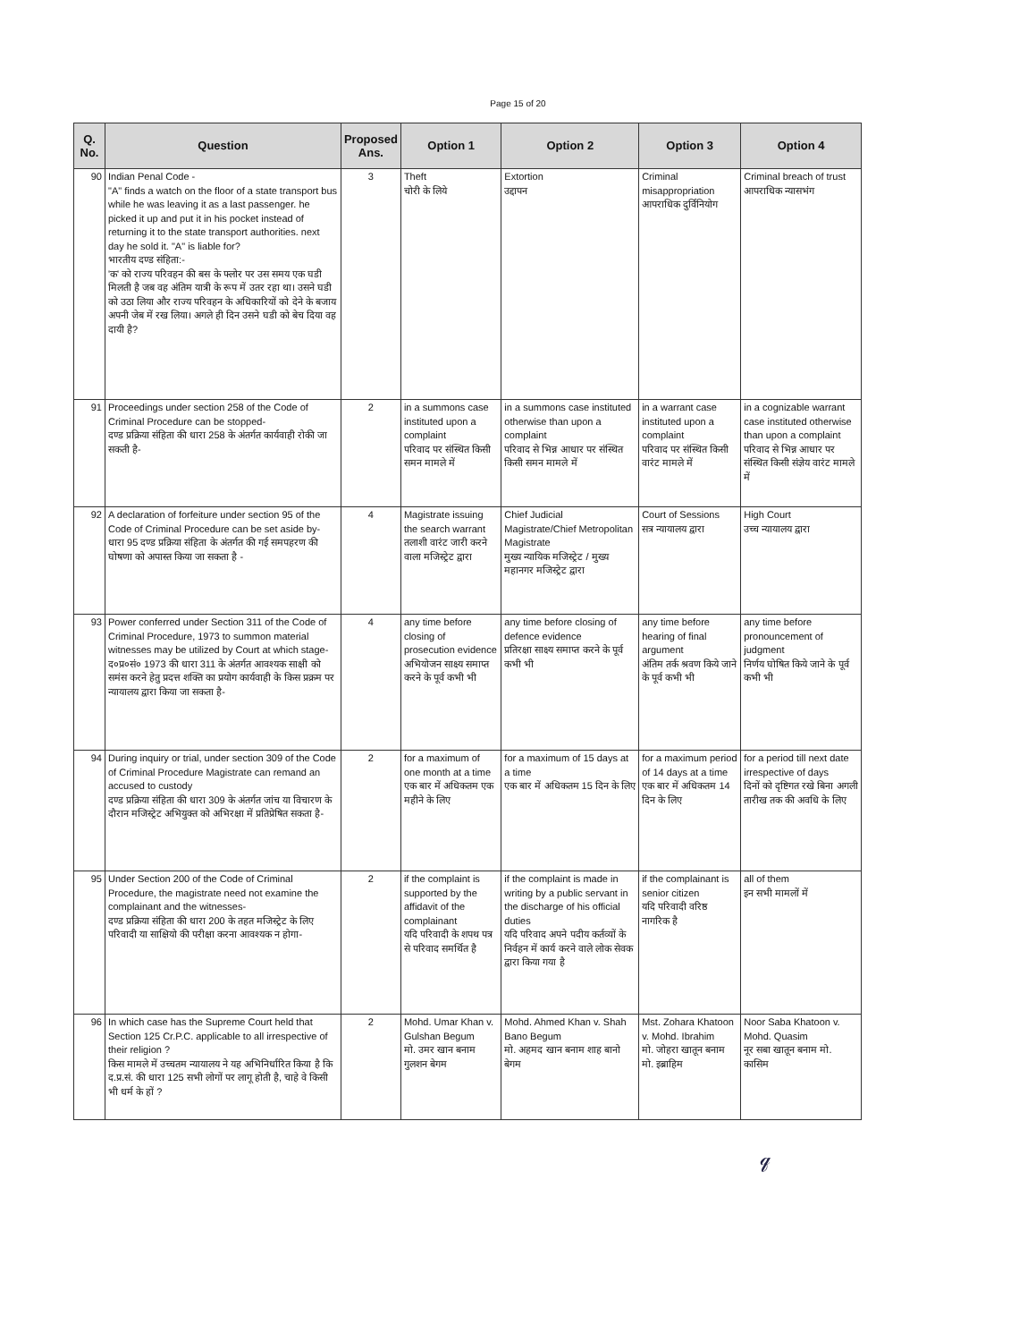Page 15 of 20
| Q. No. | Question | Proposed Ans. | Option 1 | Option 2 | Option 3 | Option 4 |
| --- | --- | --- | --- | --- | --- | --- |
| 90 | Indian Penal Code - "A" finds a watch on the floor of a state transport bus while he was leaving it as a last passenger. he picked it up and put it in his pocket instead of returning it to the state transport authorities. next day he sold it. "A" is liable for? भारतीय दण्ड संहिता:- 'क' को राज्य परिवहन की बस के फ्लोर पर उस समय एक घडी मिलती है जब वह अंतिम यात्री के रूप में उतर रहा था। उसने घडी को उठा लिया और राज्य परिवहन के अधिकारियों को देने के बजाय अपनी जेब में रख लिया। अगले ही दिन उसने घडी को बेच दिया वह दायी है? | 3 | Theft चोरी के लिये | Extortion उद्दापन | Criminal misappropriation आपराधिक दुर्विनियोग | Criminal breach of trust आपराधिक न्यासभंग |
| 91 | Proceedings under section 258 of the Code of Criminal Procedure can be stopped- दण्ड प्रक्रिया संहिता की धारा 258 के अंतर्गत कार्यवाही रोकी जा सकती है- | 2 | in a summons case instituted upon a complaint परिवाद पर संस्थित किसी समन मामले में | in a summons case instituted otherwise than upon a complaint परिवाद से भिन्न आधार पर संस्थित किसी समन मामले में | in a warrant case instituted upon a complaint परिवाद पर संस्थित किसी वारंट मामले में | in a cognizable warrant case instituted otherwise than upon a complaint परिवाद से भिन्न आधार पर संस्थित किसी संज्ञेय वारंट मामले में |
| 92 | A declaration of forfeiture under section 95 of the Code of Criminal Procedure can be set aside by- धारा 95 दण्ड प्रक्रिया संहिता के अंतर्गत की गई समपहरण की घोषणा को अपास्त किया जा सकता है - | 4 | Magistrate issuing the search warrant तलाशी वारंट जारी करने वाला मजिस्ट्रेट द्वारा | Chief Judicial Magistrate/Chief Metropolitan Magistrate मुख्य न्यायिक मजिस्ट्रेट / मुख्य महानगर मजिस्ट्रेट द्वारा | Court of Sessions सत्र न्यायालय द्वारा | High Court उच्च न्यायालय द्वारा |
| 93 | Power conferred under Section 311 of the Code of Criminal Procedure, 1973 to summon material witnesses may be utilized by Court at which stage- द०प्र०सं० 1973 की धारा 311 के अंतर्गत आवश्यक साक्षी को समंस करने हेतु प्रदत्त शक्ति का प्रयोग कार्यवाही के किस प्रक्रम पर न्यायालय द्वारा किया जा सकता है- | 4 | any time before closing of prosecution evidence अभियोजन साक्ष्य समाप्त करने के पूर्व कभी भी | any time before closing of defence evidence प्रतिरक्षा साक्ष्य समाप्त करने के पूर्व कभी भी | any time before hearing of final argument अंतिम तर्क श्रवण किये जाने के पूर्व कभी भी | any time before pronouncement of judgment निर्णय घोषित किये जाने के पूर्व कभी भी |
| 94 | During inquiry or trial, under section 309 of the Code of Criminal Procedure Magistrate can remand an accused to custody दण्ड प्रक्रिया संहिता की धारा 309 के अंतर्गत जांच या विचारण के दौरान मजिस्ट्रेट अभियुक्त को अभिरक्षा में प्रतिप्रेषित सकता है- | 2 | for a maximum of one month at a time एक बार में अधिकतम एक महीने के लिए | for a maximum of 15 days at a time एक बार में अधिकतम 15 दिन के लिए | for a maximum period of 14 days at a time एक बार में अधिकतम 14 दिन के लिए | for a period till next date irrespective of days दिनों को दृष्टिगत रखे बिना अगली तारीख तक की अवधि के लिए |
| 95 | Under Section 200 of the Code of Criminal Procedure, the magistrate need not examine the complainant and the witnesses- दण्ड प्रक्रिया संहिता की धारा 200 के तहत मजिस्ट्रेट के लिए परिवादी या साक्षियो की परीक्षा करना आवश्यक न होगा- | 2 | if the complaint is supported by the affidavit of the complainant यदि परिवादी के शपथ पत्र से परिवाद समर्थित है | if the complaint is made in writing by a public servant in the discharge of his official duties यदि परिवाद अपने पदीय कर्तव्यों के निर्वहन में कार्य करने वाले लोक सेवक द्वारा किया गया है | if the complainant is senior citizen यदि परिवादी वरिष्ठ नागरिक है | all of them इन सभी मामलों में |
| 96 | In which case has the Supreme Court held that Section 125 Cr.P.C. applicable to all irrespective of their religion ? किस मामले में उच्चतम न्यायालय ने यह अभिनिर्धारित किया है कि द.प्र.सं. की धारा 125 सभी लोगों पर लागू होती है, चाहे वे किसी भी धर्म के हों ? | 2 | Mohd. Umar Khan v. Gulshan Begum मो. उमर खान बनाम गुलशन बेगम | Mohd. Ahmed Khan v. Shah Bano Begum मो. अहमद खान बनाम शाह बानो बेगम | Mst. Zohara Khatoon v. Mohd. Ibrahim मो. जोहरा खातून बनाम मो. इब्राहिम | Noor Saba Khatoon v. Mohd. Quasim नूर सबा खातून बनाम मो. कासिम |
𝓆